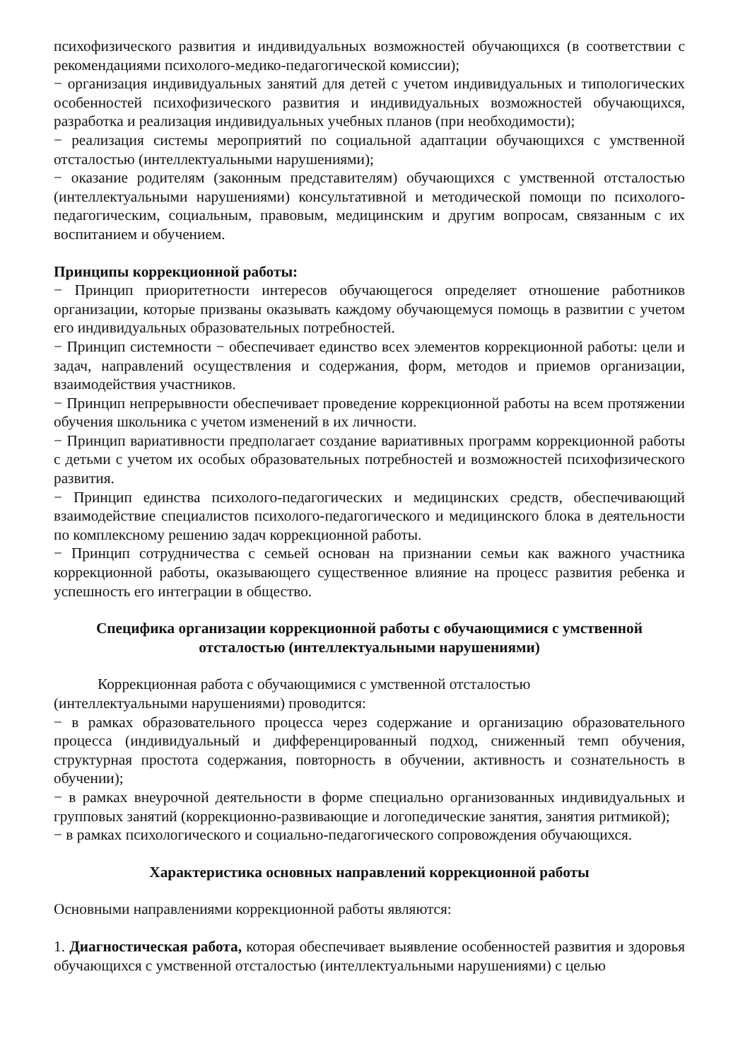психофизического развития и индивидуальных возможностей обучающихся (в соответствии с рекомендациями психолого-медико-педагогической комиссии);
− организация индивидуальных занятий для детей с учетом индивидуальных и типологических особенностей психофизического развития и индивидуальных возможностей обучающихся, разработка и реализация индивидуальных учебных планов (при необходимости);
− реализация системы мероприятий по социальной адаптации обучающихся с умственной отсталостью (интеллектуальными нарушениями);
− оказание родителям (законным представителям) обучающихся с умственной отсталостью (интеллектуальными нарушениями) консультативной и методической помощи по психолого-педагогическим, социальным, правовым, медицинским и другим вопросам, связанным с их воспитанием и обучением.
Принципы коррекционной работы:
− Принцип приоритетности интересов обучающегося определяет отношение работников организации, которые призваны оказывать каждому обучающемуся помощь в развитии с учетом его индивидуальных образовательных потребностей.
− Принцип системности − обеспечивает единство всех элементов коррекционной работы: цели и задач, направлений осуществления и содержания, форм, методов и приемов организации, взаимодействия участников.
− Принцип непрерывности обеспечивает проведение коррекционной работы на всем протяжении обучения школьника с учетом изменений в их личности.
− Принцип вариативности предполагает создание вариативных программ коррекционной работы с детьми с учетом их особых образовательных потребностей и возможностей психофизического развития.
− Принцип единства психолого-педагогических и медицинских средств, обеспечивающий взаимодействие специалистов психолого-педагогического и медицинского блока в деятельности по комплексному решению задач коррекционной работы.
− Принцип сотрудничества с семьей основан на признании семьи как важного участника коррекционной работы, оказывающего существенное влияние на процесс развития ребенка и успешность его интеграции в общество.
Специфика организации коррекционной работы с обучающимися с умственной
отсталостью (интеллектуальными нарушениями)
Коррекционная работа с обучающимися с умственной отсталостью
(интеллектуальными нарушениями) проводится:
− в рамках образовательного процесса через содержание и организацию образовательного процесса (индивидуальный и дифференцированный подход, сниженный темп обучения, структурная простота содержания, повторность в обучении, активность и сознательность в обучении);
− в рамках внеурочной деятельности в форме специально организованных индивидуальных и групповых занятий (коррекционно-развивающие и логопедические занятия, занятия ритмикой);
− в рамках психологического и социально-педагогического сопровождения обучающихся.
Характеристика основных направлений коррекционной работы
Основными направлениями коррекционной работы являются:
1. Диагностическая работа, которая обеспечивает выявление особенностей развития и здоровья обучающихся с умственной отсталостью (интеллектуальными нарушениями) с целью